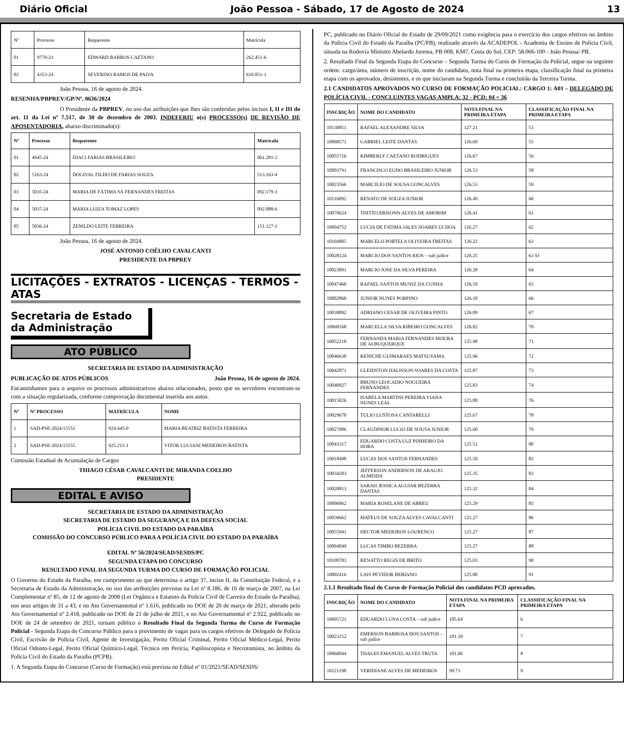Diário Oficial João Pessoa - Sábado, 17 de Agosto de 2024 13
| Nº | Processo | Requerente | Matrícula |
| 01 | 9778-23 | EDWARD BARROS CAETANO | 262.451-6 |
| 02 | 4353-24 | SEVERINO RAMOS DE PAIVA | 610.051-1 |
João Pessoa, 16 de agosto de 2024.
RESENHA/PBPREV/GP/Nº. 0636/2024
O Presidente da PBPREV, no uso das atribuições que lhes são conferidas pelos incisos I, II e III do art. 11 da Lei nº 7.517, de 30 de dezembro de 2003, INDEFERIU o(s) PROCESSO(s) DE REVISÃO DE APOSENTADORIA, abaixo discriminado(s):
| Nº | Processo | Requerente | Matrícula |
| --- | --- | --- | --- |
| 01 | 4945-24 | DJACI FARIAS BRASILEIRO | 061.281-2 |
| 02 | 5163-24 | DOGIVAL FILHO DE FARIAS SOUZA | 513.163-4 |
| 03 | 5035-24 | MARIA DE FÁTIMA SÁ FERNANDES FREITAS | 092.179-3 |
| 04 | 5037-24 | MARIA LUIZA TOMAZ LOPES | 092.088-6 |
| 05 | 5036-24 | ZENILDO LEITE FERREIRA | 151.127-1 |
João Pessoa, 16 de agosto de 2024.
JOSÉ ANTONIO COÊLHO CAVALCANTI
PRESIDENTE DA PBPREV
LICITAÇÕES - EXTRATOS - LICENÇAS - TERMOS - ATAS
Secretaria de Estado
da Administração
ATO PÚBLICO
SECRETARIA DE ESTADO DA ADMINISTRAÇÃO
PUBLICAÇÃO DE ATOS PÚBLICOS João Pessoa, 16 de agosto de 2024.
Encaminhamos para o arquivo os processos administrativos abaixo relacionados, posto que os servidores encontram-se com a situação regularizada, conforme comprovação documental inserida aos autos.
| Nº | Nº PROCESSO | MATRÍCULA | NOME |
| --- | --- | --- | --- |
| 1 | SAD-PSE-2024/15551 | 924.445-0 | MARIA BEATRIZ BATISTA FERREIRA |
| 2 | SAD-PSE-2024/15555 | 925.215-1 | VITOR LUCIANI MEDEIROS BATISTA |
Comissão Estadual de Acumulação de Cargos
THIAGO CÉSAR CAVALCANTI DE MIRANDA COELHO
PRESIDENTE
EDITAL E AVISO
SECRETARIA DE ESTADO DA ADMINISTRAÇÃO
SECRETARIA DE ESTADO DA SEGURANÇA E DA DEFESA SOCIAL
POLÍCIA CIVIL DO ESTADO DA PARAÍBA
COMISSÃO DO CONCURSO PÚBLICO PARA A POLÍCIA CIVIL DO ESTADO DA PARAÍBA
EDITAL Nº 56/2024/SEAD/SESDS/PC
SEGUNDA ETAPA DO CONCURSO
RESULTADO FINAL DA SEGUNDA TURMA DO CURSO DE FORMAÇÃO POLICIAL
O Governo do Estado da Paraíba, em cumprimento ao que determina o artigo 37, inciso II, da Constituição Federal, e a Secretaria de Estado da Administração, no uso das atribuições previstas na Lei nº 8.186, de 16 de março de 2007, na Lei Complementar nº 85, de 12 de agosto de 2008 (Lei Orgânica e Estatuto da Polícia Civil de Carreira do Estado da Paraíba), nos seus artigos de 31 a 43, e no Ato Governamental nº 1.616, publicado no DOE de 20 de março de 2021, alterado pelo Ato Governamental nº 2.418, publicado no DOE de 21 de julho de 2021, e no Ato Governamental nº 2.922, publicado no DOE de 24 de setembro de 2021, tornam público o Resultado Final da Segunda Turma do Curso de Formação Policial - Segunda Etapa do Concurso Público para o provimento de vagas para os cargos efetivos de Delegado de Polícia Civil, Escrivão de Polícia Civil, Agente de Investigação, Perito Oficial Criminal, Perito Oficial Médico-Legal, Perito Oficial Odonto-Legal, Perito Oficial Químico-Legal, Técnico em Perícia, Papiloscopista e Necrotomista, no âmbito da Polícia Civil do Estado da Paraíba (PCPB).
1. A Segunda Etapa do Concurso (Curso de Formação) está prevista no Edital nº 01/2021/SEAD/SESDS/
PC, publicado no Diário Oficial do Estado de 29/09/2021 como exigência para o exercício dos cargos efetivos no âmbito da Polícia Civil do Estado da Paraíba (PC/PB), realizado através da ACADEPOL - Academia de Ensino de Polícia Civil, situada na Rodovia Ministro Abelardo Jurema, PB 008, KM7, Costa do Sol, CEP: 58.066-100 - João Pessoa/ PB.
2. Resultado Final da Segunda Etapa do Concurso – Segunda Turma do Curso de Formação da Policial, segue na seguinte ordem: cargo/área, número de inscrição, nome do candidato, nota final na primeira etapa, classificação final na primeira etapa com os aprovados, desistentes, e os que iniciaram na Segunda Turma e concluírão da Terceira Turma.
2.1 CANDIDATOS APROVADOS NO CURSO DE FORMAÇÃO POLICIAL: CARGO 1: A01 – DELEGADO DE POLÍCIA CIVIL - CONCLUINTES VAGAS AMPLA: 32 - PCD: 04 = 36
| INSCRIÇÃO | NOME DO CANDIDATO | NOTA FINAL NA PRIMEIRA ETAPA | CLASSIFICAÇÃO FINAL NA PRIMEIRA ETAPA |
| --- | --- | --- | --- |
| 10130851 | RAFAEL ALEXANDRE SILVA | 127.21 | 53 |
| 10068571 | GABRIEL LEITE DANTAS | 126.69 | 55 |
| 10055716 | KIMBERLY CAETANO RODRIGUES | 126.67 | 56 |
| 10003791 | FRANCISCO EUDO BRASILEIRO JUNIOR | 126.53 | 58 |
| 10023566 | MARCILIO DE SOUSA GONCALVES | 126.53 | 59 |
| 10116092 | RENATO DE SOUZA JUNIOR | 126.49 | 60 |
| 10070624 | THITTO ERISONN ALVES DE AMORIM | 126.41 | 61 |
| 10004752 | LUCIA DE FATIMA JALES SOARES UCHOA | 126.27 | 62 |
| 10104805 | MARCELO PORTELA OLIVEIRA FREITAS | 126.22 | 63 |
| 10028124 | MARCIO DOS SANTOS RIOS – sub judice | 126.25 | 63 SJ |
| 10023891 | MARCIO JOSE DA SILVA PEREIRA | 126.20 | 64 |
| 10047468 | RAFAEL SANTOS MUNIZ DA CUNHA | 126.10 | 65 |
| 10002860 | JUNIOR NUNES PORPINO | 126.10 | 66 |
| 10038892 | ADRIANO CESAR DE OLIVEIRA PINTO | 126.09 | 67 |
| 10068168 | MARCELLA SILVA RIBEIRO GONCALVES | 126.02 | 70 |
| 10052218 | FERNANDA MARIA FERNANDES MOURA DE ALBUQUERQUE | 125.98 | 71 |
| 10046630 | KENICHE GUIMARAES MATSUYAMA | 125.96 | 72 |
| 10042871 | GLEIDSTON HALISSON SOARES DA COSTA | 125.87 | 73 |
| 10040927 | BRUNO LEOCADIO NOGUEIRA FERNANDES | 125.83 | 74 |
| 10015026 | ISABELA MARTINS PEREIRA VIANA NUNES LEAL | 125.80 | 76 |
| 10029670 | TULIO LUSTOSA CANTARELLI | 125.67 | 78 |
| 10027086 | CLAUDINOR LUCIO DE SOUSA JUNIOR | 125.60 | 79 |
| 10043317 | EDUARDO COSTA LUZ PINHEIRO DA HORA | 125.51 | 80 |
| 10018498 | LUCAS DOS SANTOS FERNANDES | 125.50 | 82 |
| 10034203 | JEFFERSON ANDERSON DE ARAUJO ALMEIDA | 125.35 | 83 |
| 10020813 | SARAH JESSICA AGUIAR BEZERRA DANTAS | 125.32 | 84 |
| 10006862 | MARIA ROSELANE DE ABREU | 125.29 | 85 |
| 10030662 | MATEUS DE SOUZA ALVES CAVALCANTI | 125.27 | 86 |
| 10055941 | HECTOR MEDEIROS LOURENCO | 125.27 | 87 |
| 10094049 | LUCAS TIMBO BEZERRA | 125.27 | 88 |
| 10109783 | RENATTO REGIS DE BRITO | 125.03 | 90 |
| 10002416 | LAIS PEVIDOR BEBIANO | 125.00 | 91 |
2.1.1 Resultado final do Curso de Formação Policial dos candidatos PCD aprovados.
| INSCRIÇÃO | NOME DO CANDIDATO | NOTA FINAL NA PRIMEIRA ETAPA | CLASSIFICAÇÃO FINAL NA PRIMEIRA ETAPA |
| --- | --- | --- | --- |
| 10005721 | EDUARDO LUNA COSTA – sub judice | 105.64 | 6 |
| 10023152 | EMERSON BARBOSA DOS SANTOS – sub judice | 101.10 | 7 |
| 10060044 | THALES EMANUEL ALVES TRUTA | 101.06 | 8 |
| 10121198 | VERIDIANE ALVES DE MEDEIROS | 99.73 | 9 |